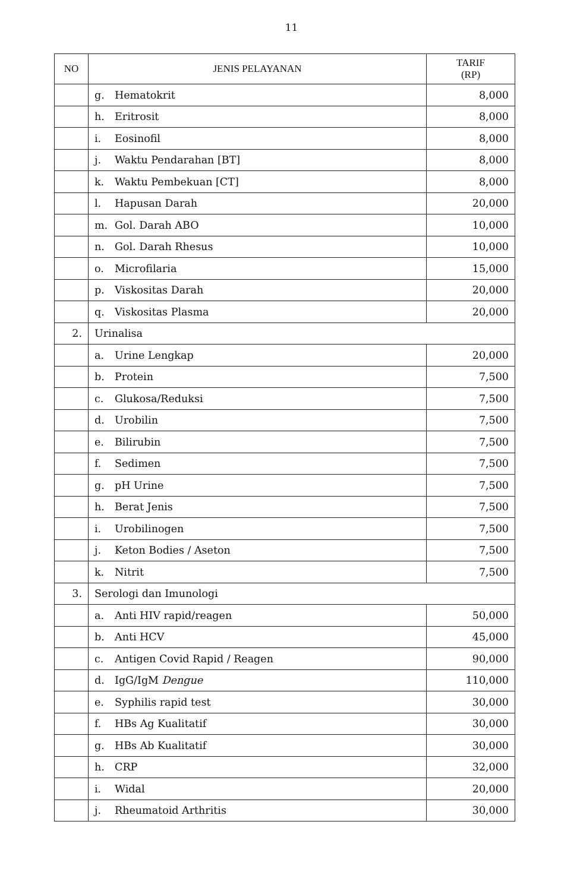11
| NO | JENIS PELAYANAN | TARIF (RP) |
| --- | --- | --- |
| | g. Hematokrit | 8,000 |
| | h. Eritrosit | 8,000 |
| | i. Eosinofil | 8,000 |
| | j. Waktu Pendarahan [BT] | 8,000 |
| | k. Waktu Pembekuan [CT] | 8,000 |
| | l. Hapusan Darah | 20,000 |
| | m. Gol. Darah ABO | 10,000 |
| | n. Gol. Darah Rhesus | 10,000 |
| | o. Microfilaria | 15,000 |
| | p. Viskositas Darah | 20,000 |
| | q. Viskositas Plasma | 20,000 |
| 2. | Urinalisa | |
| | a. Urine Lengkap | 20,000 |
| | b. Protein | 7,500 |
| | c. Glukosa/Reduksi | 7,500 |
| | d. Urobilin | 7,500 |
| | e. Bilirubin | 7,500 |
| | f. Sedimen | 7,500 |
| | g. pH Urine | 7,500 |
| | h. Berat Jenis | 7,500 |
| | i. Urobilinogen | 7,500 |
| | j. Keton Bodies / Aseton | 7,500 |
| | k. Nitrit | 7,500 |
| 3. | Serologi dan Imunologi | |
| | a. Anti HIV rapid/reagen | 50,000 |
| | b. Anti HCV | 45,000 |
| | c. Antigen Covid Rapid / Reagen | 90,000 |
| | d. IgG/IgM Dengue | 110,000 |
| | e. Syphilis rapid test | 30,000 |
| | f. HBs Ag Kualitatif | 30,000 |
| | g. HBs Ab Kualitatif | 30,000 |
| | h. CRP | 32,000 |
| | i. Widal | 20,000 |
| | j. Rheumatoid Arthritis | 30,000 |